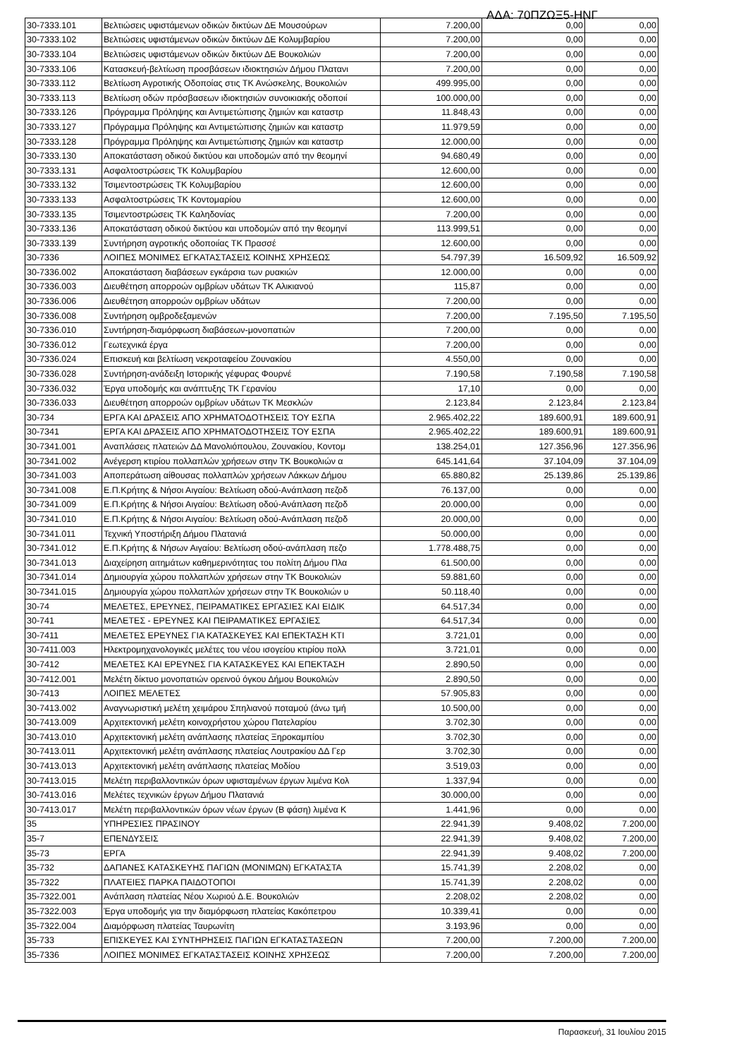ΑΔΑ: 70ΠΖΩΞ5-ΗΝΓ
| 30-7333.101 | Βελτιώσεις υφιστάμενων οδικών δικτύων ΔΕ Μουσούρων | 7.200,00 | 0,00 | 0,00 |
| 30-7333.102 | Βελτιώσεις υφιστάμενων οδικών δικτύων ΔΕ Κολυμβαρίου | 7.200,00 | 0,00 | 0,00 |
| 30-7333.104 | Βελτιώσεις υφιστάμενων οδικών δικτύων ΔΕ Βουκολιών | 7.200,00 | 0,00 | 0,00 |
| 30-7333.106 | Κατασκευή-βελτίωση προσβάσεων ιδιοκτησιών Δήμου Πλατανι | 7.200,00 | 0,00 | 0,00 |
| 30-7333.112 | Βελτίωση Αγροτικής Οδοποίας στις ΤΚ Ανώσκελης, Βουκολιών | 499.995,00 | 0,00 | 0,00 |
| 30-7333.113 | Βελτίωση οδών πρόσβασεων ιδιοκτησιών συνοικιακής οδοποιί | 100.000,00 | 0,00 | 0,00 |
| 30-7333.126 | Πρόγραμμα Πρόληψης και Αντιμετώπισης ζημιών και καταστρ | 11.848,43 | 0,00 | 0,00 |
| 30-7333.127 | Πρόγραμμα Πρόληψης και Αντιμετώπισης ζημιών και καταστρ | 11.979,59 | 0,00 | 0,00 |
| 30-7333.128 | Πρόγραμμα Πρόληψης και Αντιμετώπισης ζημιών και καταστρ | 12.000,00 | 0,00 | 0,00 |
| 30-7333.130 | Αποκατάσταση οδικού δικτύου και υποδομών από την θεομηνί | 94.680,49 | 0,00 | 0,00 |
| 30-7333.131 | Ασφαλτοστρώσεις ΤΚ Κολυμβαρίου | 12.600,00 | 0,00 | 0,00 |
| 30-7333.132 | Τσιμεντοστρώσεις ΤΚ Κολυμβαρίου | 12.600,00 | 0,00 | 0,00 |
| 30-7333.133 | Ασφαλτοστρώσεις ΤΚ Κοντομαρίου | 12.600,00 | 0,00 | 0,00 |
| 30-7333.135 | Τσιμεντοστρώσεις ΤΚ Καληδονίας | 7.200,00 | 0,00 | 0,00 |
| 30-7333.136 | Αποκατάσταση οδικού δικτύου και υποδομών από την θεομηνί | 113.999,51 | 0,00 | 0,00 |
| 30-7333.139 | Συντήρηση αγροτικής οδοποιίας ΤΚ Πρασσέ | 12.600,00 | 0,00 | 0,00 |
| 30-7336 | ΛΟΙΠΕΣ ΜΟΝΙΜΕΣ ΕΓΚΑΤΑΣΤΑΣΕΙΣ ΚΟΙΝΗΣ ΧΡΗΣΕΩΣ | 54.797,39 | 16.509,92 | 16.509,92 |
| 30-7336.002 | Αποκατάσταση διαβάσεων εγκάρσια των ρυακιών | 12.000,00 | 0,00 | 0,00 |
| 30-7336.003 | Διευθέτηση απορροών ομβρίων υδάτων ΤΚ Αλικιανού | 115,87 | 0,00 | 0,00 |
| 30-7336.006 | Διευθέτηση απορροών ομβρίων υδάτων | 7.200,00 | 0,00 | 0,00 |
| 30-7336.008 | Συντήρηση ομβροδεξαμενών | 7.200,00 | 7.195,50 | 7.195,50 |
| 30-7336.010 | Συντήρηση-διαμόρφωση διαβάσεων-μονοπατιών | 7.200,00 | 0,00 | 0,00 |
| 30-7336.012 | Γεωτεχνικά έργα | 7.200,00 | 0,00 | 0,00 |
| 30-7336.024 | Επισκευή και βελτίωση νεκροταφείου Ζουνακίου | 4.550,00 | 0,00 | 0,00 |
| 30-7336.028 | Συντήρηση-ανάδειξη Ιστορικής γέφυρας Φουρνέ | 7.190,58 | 7.190,58 | 7.190,58 |
| 30-7336.032 | Έργα υποδομής και ανάπτυξης ΤΚ Γερανίου | 17,10 | 0,00 | 0,00 |
| 30-7336.033 | Διευθέτηση απορροών ομβρίων υδάτων ΤΚ Μεσκλών | 2.123,84 | 2.123,84 | 2.123,84 |
| 30-734 | ΕΡΓΑ ΚΑΙ ΔΡΑΣΕΙΣ ΑΠΟ ΧΡΗΜΑΤΟΔΟΤΗΣΕΙΣ ΤΟΥ ΕΣΠΑ | 2.965.402,22 | 189.600,91 | 189.600,91 |
| 30-7341 | ΕΡΓΑ ΚΑΙ ΔΡΑΣΕΙΣ ΑΠΟ ΧΡΗΜΑΤΟΔΟΤΗΣΕΙΣ ΤΟΥ ΕΣΠΑ | 2.965.402,22 | 189.600,91 | 189.600,91 |
| 30-7341.001 | Αναπλάσεις πλατειών ΔΔ Μανολιόπουλου, Ζουνακίου, Κοντομ | 138.254,01 | 127.356,96 | 127.356,96 |
| 30-7341.002 | Ανέγερση κτιρίου πολλαπλών χρήσεων στην ΤΚ Βουκολιών α | 645.141,64 | 37.104,09 | 37.104,09 |
| 30-7341.003 | Αποπεράτωση αίθουσας πολλαπλών χρήσεων Λάκκων Δήμου | 65.880,82 | 25.139,86 | 25.139,86 |
| 30-7341.008 | Ε.Π.Κρήτης & Νήσοι Αιγαίου: Βελτίωση οδού-Ανάπλαση πεζοδ | 76.137,00 | 0,00 | 0,00 |
| 30-7341.009 | Ε.Π.Κρήτης & Νήσοι Αιγαίου: Βελτίωση οδού-Ανάπλαση πεζοδ | 20.000,00 | 0,00 | 0,00 |
| 30-7341.010 | Ε.Π.Κρήτης & Νήσοι Αιγαίου: Βελτίωση οδού-Ανάπλαση πεζοδ | 20.000,00 | 0,00 | 0,00 |
| 30-7341.011 | Τεχνική Υποστήριξη Δήμου Πλατανιά | 50.000,00 | 0,00 | 0,00 |
| 30-7341.012 | Ε.Π.Κρήτης & Νήσων Αιγαίου: Βελτίωση οδού-ανάπλαση πεζο | 1.778.488,75 | 0,00 | 0,00 |
| 30-7341.013 | Διαχείρηση αιτημάτων καθημερινότητας του πολίτη Δήμου Πλα | 61.500,00 | 0,00 | 0,00 |
| 30-7341.014 | Δημιουργία χώρου πολλαπλών χρήσεων στην ΤΚ Βουκολιών | 59.881,60 | 0,00 | 0,00 |
| 30-7341.015 | Δημιουργία χώρου πολλαπλών χρήσεων στην ΤΚ Βουκολιών υ | 50.118,40 | 0,00 | 0,00 |
| 30-74 | ΜΕΛΕΤΕΣ, ΕΡΕΥΝΕΣ, ΠΕΙΡΑΜΑΤΙΚΕΣ ΕΡΓΑΣΙΕΣ ΚΑΙ ΕΙΔΙΚ | 64.517,34 | 0,00 | 0,00 |
| 30-741 | ΜΕΛΕΤΕΣ - ΕΡΕΥΝΕΣ ΚΑΙ ΠΕΙΡΑΜΑΤΙΚΕΣ ΕΡΓΑΣΙΕΣ | 64.517,34 | 0,00 | 0,00 |
| 30-7411 | ΜΕΛΕΤΕΣ ΕΡΕΥΝΕΣ ΓΙΑ ΚΑΤΑΣΚΕΥΕΣ ΚΑΙ ΕΠΕΚΤΑΣΗ ΚΤΙ | 3.721,01 | 0,00 | 0,00 |
| 30-7411.003 | Ηλεκτρομηχανολογικές μελέτες του νέου ισογείου κτιρίου πολλ | 3.721,01 | 0,00 | 0,00 |
| 30-7412 | ΜΕΛΕΤΕΣ ΚΑΙ ΕΡΕΥΝΕΣ ΓΙΑ ΚΑΤΑΣΚΕΥΕΣ ΚΑΙ ΕΠΕΚΤΑΣΗ | 2.890,50 | 0,00 | 0,00 |
| 30-7412.001 | Μελέτη δίκτυο μονοπατιών ορεινού όγκου Δήμου Βουκολιών | 2.890,50 | 0,00 | 0,00 |
| 30-7413 | ΛΟΙΠΕΣ ΜΕΛΕΤΕΣ | 57.905,83 | 0,00 | 0,00 |
| 30-7413.002 | Αναγνωριστική μελέτη χειμάρου Σπηλιανού ποταμού (άνω τμή | 10.500,00 | 0,00 | 0,00 |
| 30-7413.009 | Αρχιτεκτονική μελέτη κοινοχρήστου χώρου Πατελαρίου | 3.702,30 | 0,00 | 0,00 |
| 30-7413.010 | Αρχιτεκτονική μελέτη ανάπλασης πλατείας Ξηροκαμπίου | 3.702,30 | 0,00 | 0,00 |
| 30-7413.011 | Αρχιτεκτονική μελέτη ανάπλασης πλατείας Λουτρακίου ΔΔ Γερ | 3.702,30 | 0,00 | 0,00 |
| 30-7413.013 | Αρχιτεκτονική μελέτη ανάπλασης πλατείας Μοδίου | 3.519,03 | 0,00 | 0,00 |
| 30-7413.015 | Μελέτη περιβαλλοντικών όρων υφισταμένων έργων λιμένα Κολ | 1.337,94 | 0,00 | 0,00 |
| 30-7413.016 | Μελέτες τεχνικών έργων Δήμου Πλατανιά | 30.000,00 | 0,00 | 0,00 |
| 30-7413.017 | Μελέτη περιβαλλοντικών όρων νέων έργων (Β φάση) λιμένα Κ | 1.441,96 | 0,00 | 0,00 |
| 35 | ΥΠΗΡΕΣΙΕΣ ΠΡΑΣΙΝΟΥ | 22.941,39 | 9.408,02 | 7.200,00 |
| 35-7 | ΕΠΕΝΔΥΣΕΙΣ | 22.941,39 | 9.408,02 | 7.200,00 |
| 35-73 | ΕΡΓΑ | 22.941,39 | 9.408,02 | 7.200,00 |
| 35-732 | ΔΑΠΑΝΕΣ ΚΑΤΑΣΚΕΥΗΣ ΠΑΓΙΩΝ (ΜΟΝΙΜΩΝ) ΕΓΚΑΤΑΣΤΑ | 15.741,39 | 2.208,02 | 0,00 |
| 35-7322 | ΠΛΑΤΕΙΕΣ ΠΑΡΚΑ ΠΑΙΔΟΤΟΠΟΙ | 15.741,39 | 2.208,02 | 0,00 |
| 35-7322.001 | Ανάπλαση πλατείας Νέου Χωριού Δ.Ε. Βουκολιών | 2.208,02 | 2.208,02 | 0,00 |
| 35-7322.003 | Έργα υποδομής για την διαμόρφωση πλατείας Κακόπετρου | 10.339,41 | 0,00 | 0,00 |
| 35-7322.004 | Διαμόρφωση πλατείας Ταυρωνίτη | 3.193,96 | 0,00 | 0,00 |
| 35-733 | ΕΠΙΣΚΕΥΕΣ ΚΑΙ ΣΥΝΤΗΡΗΣΕΙΣ ΠΑΓΙΩΝ ΕΓΚΑΤΑΣΤΑΣΕΩΝ | 7.200,00 | 7.200,00 | 7.200,00 |
| 35-7336 | ΛΟΙΠΕΣ ΜΟΝΙΜΕΣ ΕΓΚΑΤΑΣΤΑΣΕΙΣ ΚΟΙΝΗΣ ΧΡΗΣΕΩΣ | 7.200,00 | 7.200,00 | 7.200,00 |
Παρασκευή, 31 Ιουλίου 2015